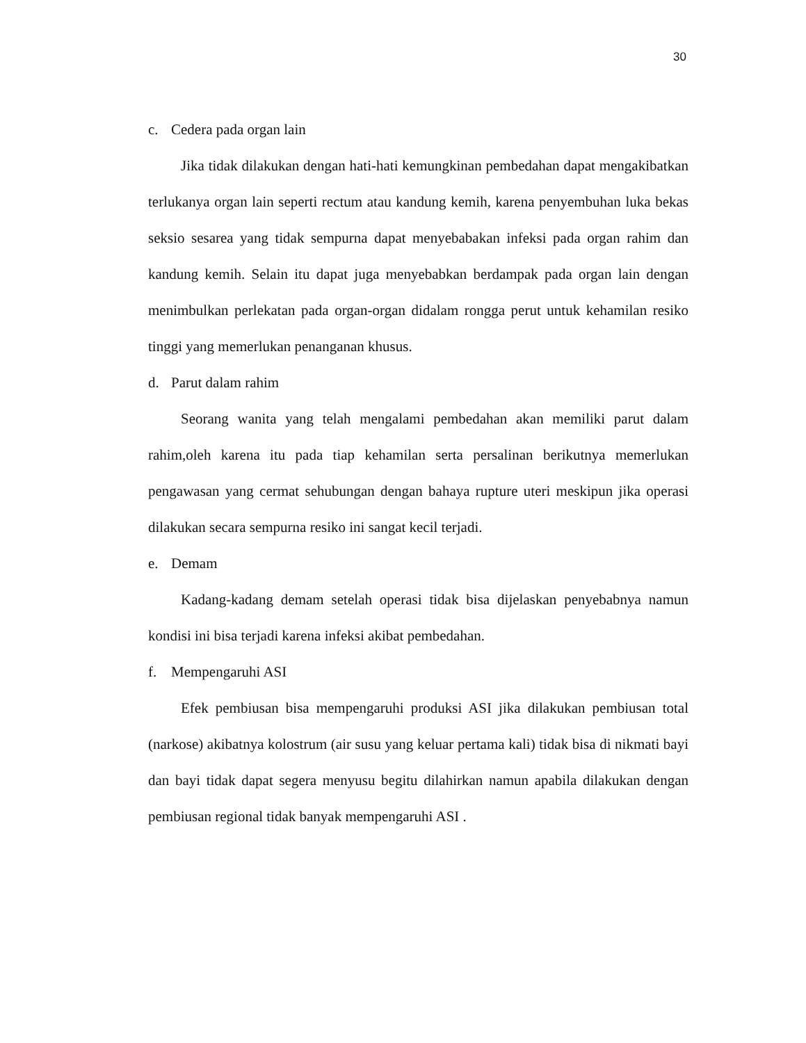30
c. Cedera pada organ lain
Jika tidak dilakukan dengan hati-hati kemungkinan pembedahan dapat mengakibatkan terlukanya organ lain seperti rectum atau kandung kemih, karena penyembuhan luka bekas seksio sesarea yang tidak sempurna dapat menyebabakan infeksi pada organ rahim dan kandung kemih. Selain itu dapat juga menyebabkan berdampak pada organ lain dengan menimbulkan perlekatan pada organ-organ didalam rongga perut untuk kehamilan resiko tinggi yang memerlukan penanganan khusus.
d. Parut dalam rahim
Seorang wanita yang telah mengalami pembedahan akan memiliki parut dalam rahim,oleh karena itu pada tiap kehamilan serta persalinan berikutnya memerlukan pengawasan yang cermat sehubungan dengan bahaya rupture uteri meskipun jika operasi dilakukan secara sempurna resiko ini sangat kecil terjadi.
e. Demam
Kadang-kadang demam setelah operasi tidak bisa dijelaskan penyebabnya namun kondisi ini bisa terjadi karena infeksi akibat pembedahan.
f. Mempengaruhi ASI
Efek pembiusan bisa mempengaruhi produksi ASI jika dilakukan pembiusan total (narkose) akibatnya kolostrum (air susu yang keluar pertama kali) tidak bisa di nikmati bayi dan bayi tidak dapat segera menyusu begitu dilahirkan namun apabila dilakukan dengan pembiusan regional tidak banyak mempengaruhi ASI .